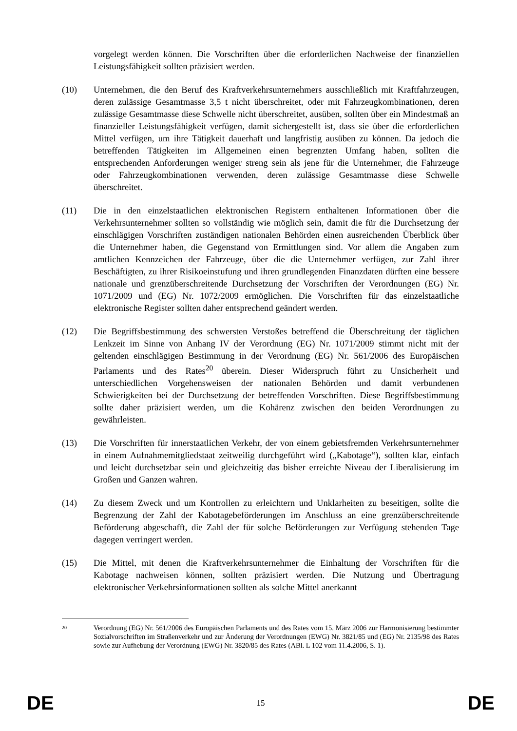vorgelegt werden können. Die Vorschriften über die erforderlichen Nachweise der finanziellen Leistungsfähigkeit sollten präzisiert werden.
(10) Unternehmen, die den Beruf des Kraftverkehrsunternehmers ausschließlich mit Kraftfahrzeugen, deren zulässige Gesamtmasse 3,5 t nicht überschreitet, oder mit Fahrzeugkombinationen, deren zulässige Gesamtmasse diese Schwelle nicht überschreitet, ausüben, sollten über ein Mindestmaß an finanzieller Leistungsfähigkeit verfügen, damit sichergestellt ist, dass sie über die erforderlichen Mittel verfügen, um ihre Tätigkeit dauerhaft und langfristig ausüben zu können. Da jedoch die betreffenden Tätigkeiten im Allgemeinen einen begrenzten Umfang haben, sollten die entsprechenden Anforderungen weniger streng sein als jene für die Unternehmer, die Fahrzeuge oder Fahrzeugkombinationen verwenden, deren zulässige Gesamtmasse diese Schwelle überschreitet.
(11) Die in den einzelstaatlichen elektronischen Registern enthaltenen Informationen über die Verkehrsunternehmer sollten so vollständig wie möglich sein, damit die für die Durchsetzung der einschlägigen Vorschriften zuständigen nationalen Behörden einen ausreichenden Überblick über die Unternehmer haben, die Gegenstand von Ermittlungen sind. Vor allem die Angaben zum amtlichen Kennzeichen der Fahrzeuge, über die die Unternehmer verfügen, zur Zahl ihrer Beschäftigten, zu ihrer Risikoeinstufung und ihren grundlegenden Finanzdaten dürften eine bessere nationale und grenzüberschreitende Durchsetzung der Vorschriften der Verordnungen (EG) Nr. 1071/2009 und (EG) Nr. 1072/2009 ermöglichen. Die Vorschriften für das einzelstaatliche elektronische Register sollten daher entsprechend geändert werden.
(12) Die Begriffsbestimmung des schwersten Verstoßes betreffend die Überschreitung der täglichen Lenkzeit im Sinne von Anhang IV der Verordnung (EG) Nr. 1071/2009 stimmt nicht mit der geltenden einschlägigen Bestimmung in der Verordnung (EG) Nr. 561/2006 des Europäischen Parlaments und des Rates<sup>20</sup> überein. Dieser Widerspruch führt zu Unsicherheit und unterschiedlichen Vorgehensweisen der nationalen Behörden und damit verbundenen Schwierigkeiten bei der Durchsetzung der betreffenden Vorschriften. Diese Begriffsbestimmung sollte daher präzisiert werden, um die Kohärenz zwischen den beiden Verordnungen zu gewährleisten.
(13) Die Vorschriften für innerstaatlichen Verkehr, der von einem gebietsfremden Verkehrsunternehmer in einem Aufnahmemitgliedstaat zeitweilig durchgeführt wird („Kabotage“), sollten klar, einfach und leicht durchsetzbar sein und gleichzeitig das bisher erreichte Niveau der Liberalisierung im Großen und Ganzen wahren.
(14) Zu diesem Zweck und um Kontrollen zu erleichtern und Unklarheiten zu beseitigen, sollte die Begrenzung der Zahl der Kabotagebeförderungen im Anschluss an eine grenzüberschreitende Beförderung abgeschafft, die Zahl der für solche Beförderungen zur Verfügung stehenden Tage dagegen verringert werden.
(15) Die Mittel, mit denen die Kraftverkehrsunternehmer die Einhaltung der Vorschriften für die Kabotage nachweisen können, sollten präzisiert werden. Die Nutzung und Übertragung elektronischer Verkehrsinformationen sollten als solche Mittel anerkannt
20
Verordnung (EG) Nr. 561/2006 des Europäischen Parlaments und des Rates vom 15. März 2006 zur Harmonisierung bestimmter Sozialvorschriften im Straßenverkehr und zur Änderung der Verordnungen (EWG) Nr. 3821/85 und (EG) Nr. 2135/98 des Rates sowie zur Aufhebung der Verordnung (EWG) Nr. 3820/85 des Rates (ABl. L 102 vom 11.4.2006, S. 1).
DE 15 DE